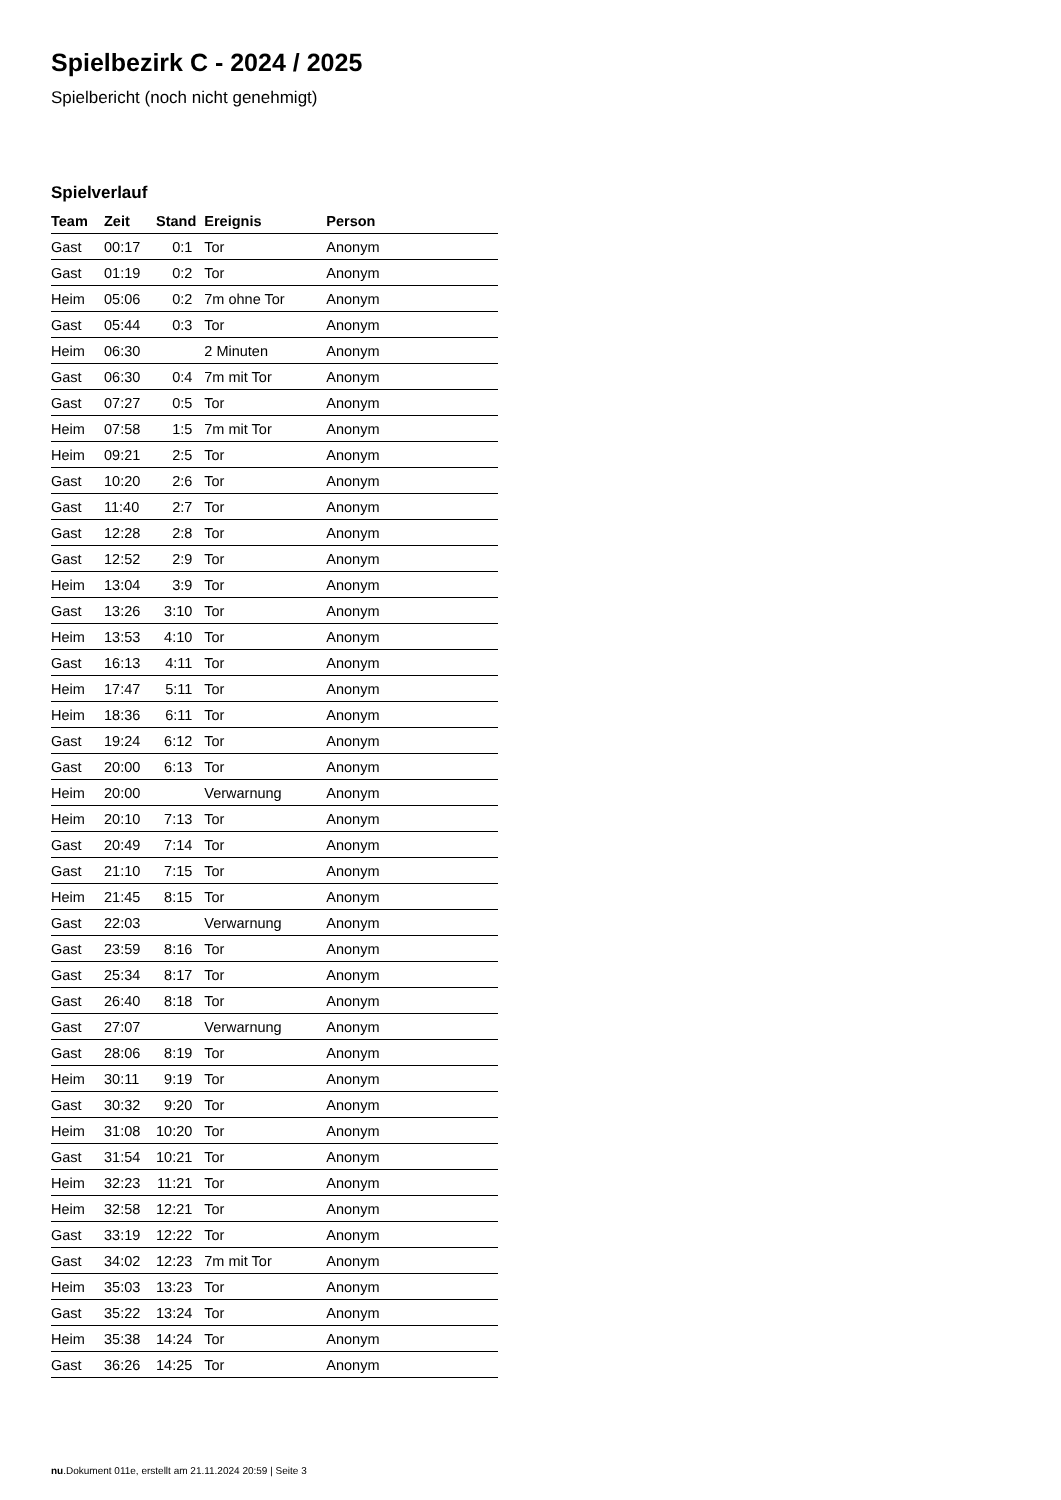Spielbezirk C - 2024 / 2025
Spielbericht (noch nicht genehmigt)
Spielverlauf
| Team | Zeit | Stand | Ereignis | Person |
| --- | --- | --- | --- | --- |
| Gast | 00:17 | 0:1 | Tor | Anonym |
| Gast | 01:19 | 0:2 | Tor | Anonym |
| Heim | 05:06 | 0:2 | 7m ohne Tor | Anonym |
| Gast | 05:44 | 0:3 | Tor | Anonym |
| Heim | 06:30 | | 2 Minuten | Anonym |
| Gast | 06:30 | 0:4 | 7m mit Tor | Anonym |
| Gast | 07:27 | 0:5 | Tor | Anonym |
| Heim | 07:58 | 1:5 | 7m mit Tor | Anonym |
| Heim | 09:21 | 2:5 | Tor | Anonym |
| Gast | 10:20 | 2:6 | Tor | Anonym |
| Gast | 11:40 | 2:7 | Tor | Anonym |
| Gast | 12:28 | 2:8 | Tor | Anonym |
| Gast | 12:52 | 2:9 | Tor | Anonym |
| Heim | 13:04 | 3:9 | Tor | Anonym |
| Gast | 13:26 | 3:10 | Tor | Anonym |
| Heim | 13:53 | 4:10 | Tor | Anonym |
| Gast | 16:13 | 4:11 | Tor | Anonym |
| Heim | 17:47 | 5:11 | Tor | Anonym |
| Heim | 18:36 | 6:11 | Tor | Anonym |
| Gast | 19:24 | 6:12 | Tor | Anonym |
| Gast | 20:00 | 6:13 | Tor | Anonym |
| Heim | 20:00 | | Verwarnung | Anonym |
| Heim | 20:10 | 7:13 | Tor | Anonym |
| Gast | 20:49 | 7:14 | Tor | Anonym |
| Gast | 21:10 | 7:15 | Tor | Anonym |
| Heim | 21:45 | 8:15 | Tor | Anonym |
| Gast | 22:03 | | Verwarnung | Anonym |
| Gast | 23:59 | 8:16 | Tor | Anonym |
| Gast | 25:34 | 8:17 | Tor | Anonym |
| Gast | 26:40 | 8:18 | Tor | Anonym |
| Gast | 27:07 | | Verwarnung | Anonym |
| Gast | 28:06 | 8:19 | Tor | Anonym |
| Heim | 30:11 | 9:19 | Tor | Anonym |
| Gast | 30:32 | 9:20 | Tor | Anonym |
| Heim | 31:08 | 10:20 | Tor | Anonym |
| Gast | 31:54 | 10:21 | Tor | Anonym |
| Heim | 32:23 | 11:21 | Tor | Anonym |
| Heim | 32:58 | 12:21 | Tor | Anonym |
| Gast | 33:19 | 12:22 | Tor | Anonym |
| Gast | 34:02 | 12:23 | 7m mit Tor | Anonym |
| Heim | 35:03 | 13:23 | Tor | Anonym |
| Gast | 35:22 | 13:24 | Tor | Anonym |
| Heim | 35:38 | 14:24 | Tor | Anonym |
| Gast | 36:26 | 14:25 | Tor | Anonym |
nu.Dokument 011e, erstellt am 21.11.2024 20:59 | Seite 3